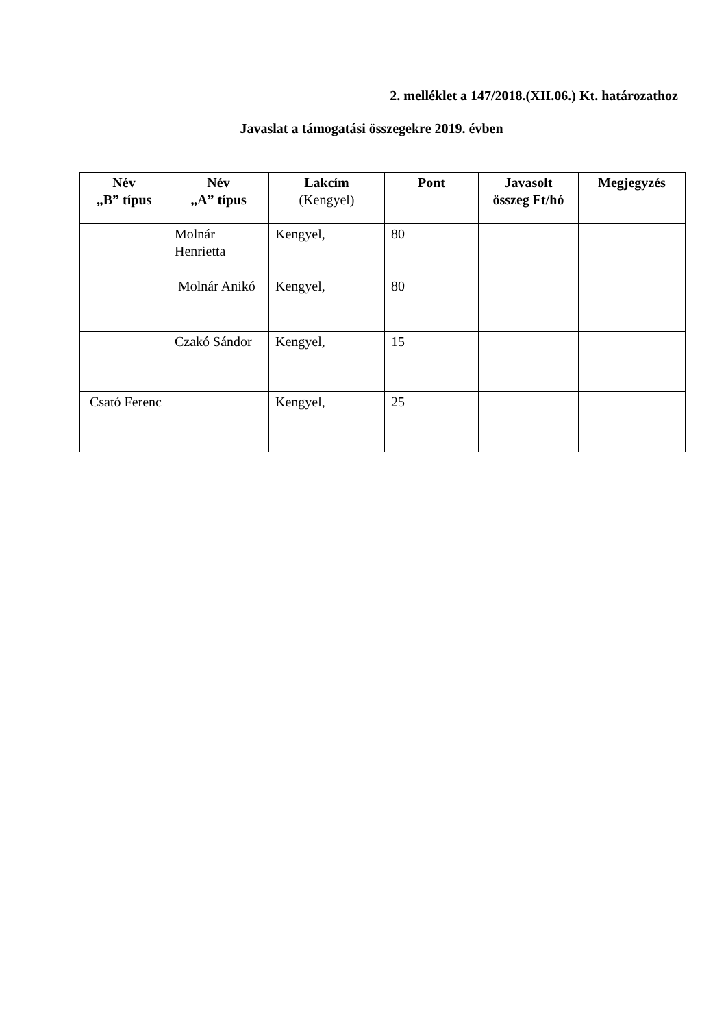2. melléklet a 147/2018.(XII.06.) Kt. határozathoz
Javaslat a támogatási összegekre 2019. évben
| Név „B” típus | Név „A” típus | Lakcím (Kengyel) | Pont | Javasolt összeg Ft/hó | Megjegyzés |
| --- | --- | --- | --- | --- | --- |
| | Molnár Henrietta | Kengyel, | 80 | | |
| | Molnár Anikó | Kengyel, | 80 | | |
| | Czakó Sándor | Kengyel, | 15 | | |
| Csató Ferenc | | Kengyel, | 25 | | |